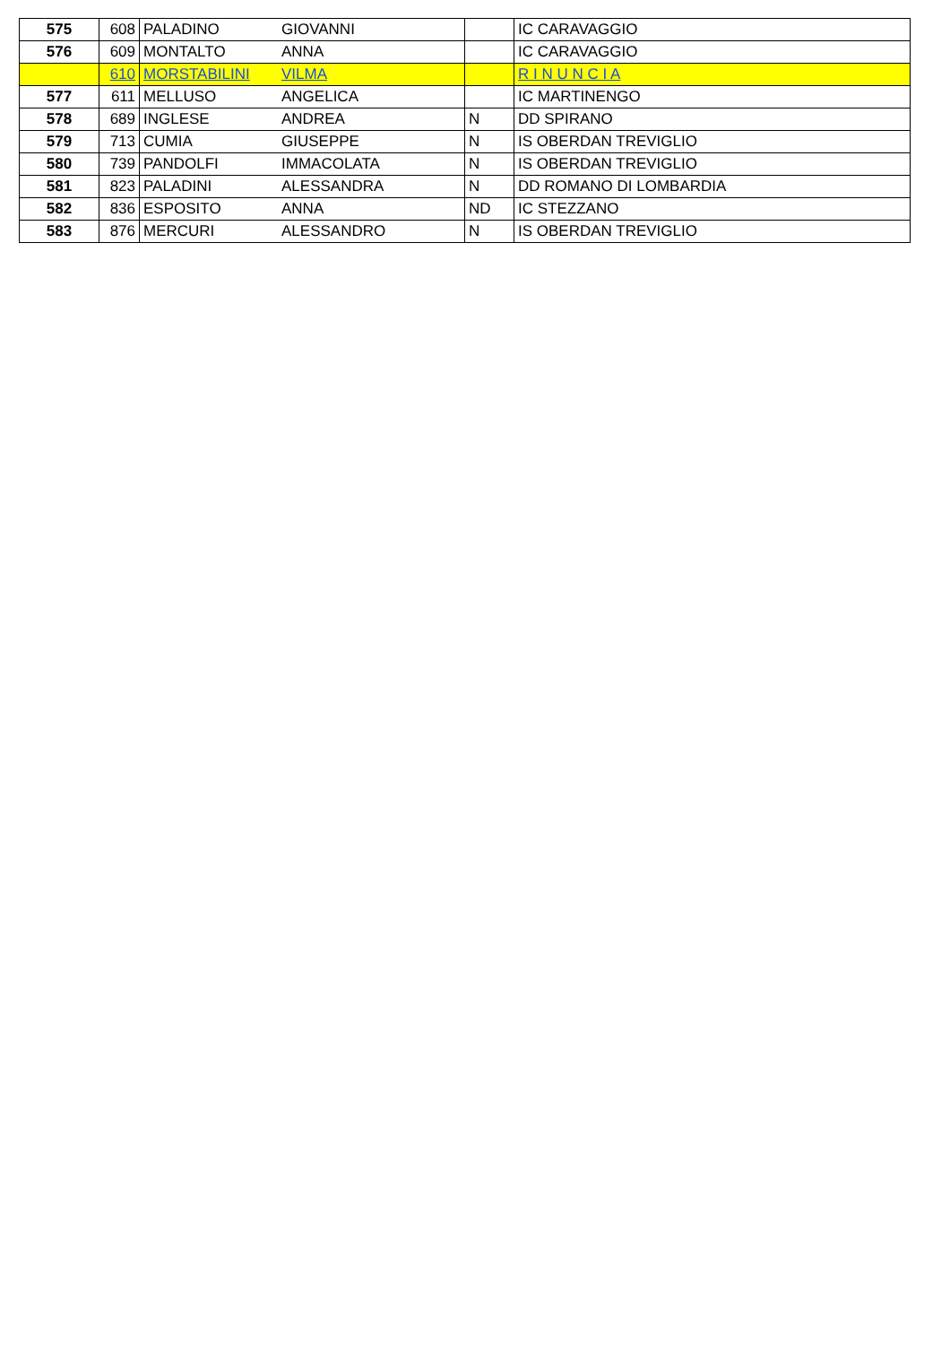| 575 | 608 | PALADINO | GIOVANNI | | IC CARAVAGGIO |
| 576 | 609 | MONTALTO | ANNA | | IC CARAVAGGIO |
| | 610 | MORSTABILINI | VILMA | | R I N U N C I A |
| 577 | 611 | MELLUSO | ANGELICA | | IC MARTINENGO |
| 578 | 689 | INGLESE | ANDREA | N | DD SPIRANO |
| 579 | 713 | CUMIA | GIUSEPPE | N | IS OBERDAN TREVIGLIO |
| 580 | 739 | PANDOLFI | IMMACOLATA | N | IS OBERDAN TREVIGLIO |
| 581 | 823 | PALADINI | ALESSANDRA | N | DD ROMANO DI LOMBARDIA |
| 582 | 836 | ESPOSITO | ANNA | ND | IC STEZZANO |
| 583 | 876 | MERCURI | ALESSANDRO | N | IS OBERDAN TREVIGLIO |